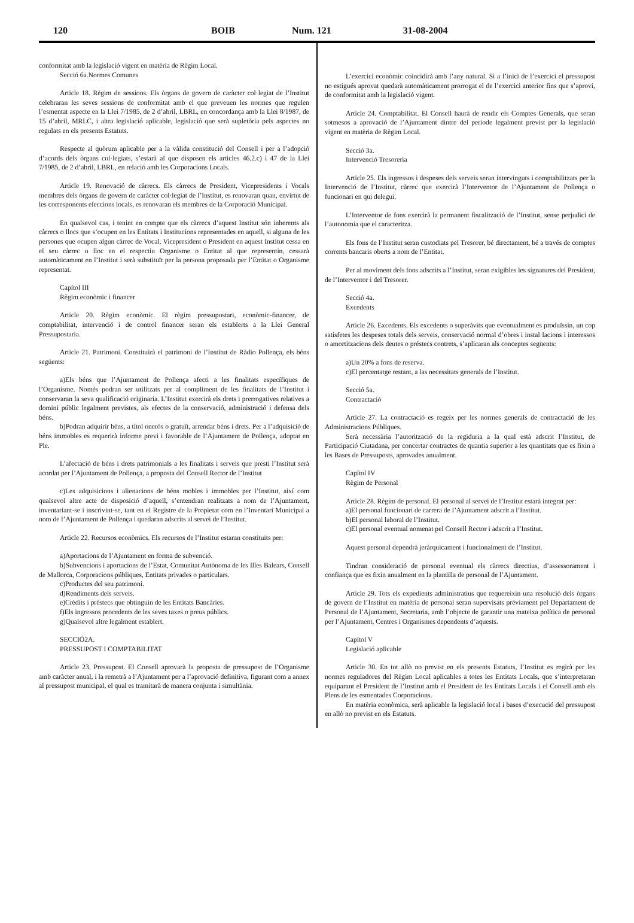120 BOIB Num. 121 31-08-2004
conformitat amb la legislació vigent en matèria de Règim Local.
Secció 6a.Normes Comunes
Article 18. Règim de sessions. Els òrgans de govern de caràcter col·legiat de l’Institut celebraran les seves sessions de conformitat amb el que preveuen les normes que regulen l’esmentat aspecte en la Llei 7/1985, de 2 d’abril, LBRL, en concordança amb la Llei 8/1987, de 15 d’abril, MRLC, i altra legislació aplicable, legislació que serà supletòria pels aspectes no regulats en els presents Estatuts.
Respecte al quòrum aplicable per a la vàlida constitució del Consell i per a l’adopció d’acords dels òrgans col·legiats, s’estarà al que disposen els articles 46.2.c) i 47 de la Llei 7/1985, de 2 d’abril, LBRL, en relació amb les Corporacions Locals.
Article 19. Renovació de càrrecs. Els càrrecs de President, Vicepresidents i Vocals membres dels òrgans de govern de caràcter col·legiat de l’Institut, es renovaran quan, envirtut de les corresponents eleccions locals, es renovaran els membres de la Corporació Municipal.
En qualsevol cas, i tenint en compte que els càrrecs d’aquest Institut són inherents als càrrecs o llocs que s’ocupen en les Entitats i Institucions representades en aquell, si alguna de les persones que ocupen algun càrrec de Vocal, Vicepresident o President en aquest Institut cessa en el seu càrrec o lloc en el respectiu Organisme o Entitat al que representin, cessarà automàticament en l’Institut i serà substituït per la persona proposada per l’Entitat o Organisme representat.
Capítol III
Règim econòmic i financer
Article 20. Règim econòmic. El règim pressupostari, econòmic-financer, de comptabilitat, intervenció i de control financer seran els establerts a la Llei General Pressupostaria.
Article 21. Patrimoni. Constituirà el patrimoni de l’Institut de Ràdio Pollença, els béns següents:
a)Els béns que l’Ajuntament de Pollença afecti a les finalitats específiques de l’Organisme. Només podran ser utilitzats per al compliment de les finalitats de l’Institut i conservaran la seva qualificació originaria. L’Institut exercirà els drets i prerrogatives relatives a domini públic legalment previstes, als efectes de la conservació, administració i defensa dels béns.
b)Podran adquirir béns, a títol onerós o gratuït, arrendar béns i drets. Per a l’adquisició de béns immobles es requerirà informe previ i favorable de l’Ajuntament de Pollença, adoptat en Ple.
L’afectació de béns i drets patrimonials a les finalitats i serveis que presti l’Institut serà acordat per l’Ajuntament de Pollença, a proposta del Consell Rector de l’Institut
c)Les adquisicions i alienacions de béns mobles i immobles per l’Institut, així com qualsevol altre acte de disposició d’aquell, s’entendran realitzats a nom de l’Ajuntament, inventariant-se i inscrivint-se, tant en el Registre de la Propietat com en l’Inventari Municipal a nom de l’Ajuntament de Pollença i quedaran adscrits al servei de l’Institut.
Article 22. Recursos econòmics. Els recursos de l’Institut estaran constituïts per:
a)Aportacions de l’Ajuntament en forma de subvenció.
b)Subvencions i aportacions de l’Estat, Comunitat Autònoma de les Illes Balears, Consell de Mallorca, Corporacions públiques, Entitats privades o particulars.
c)Productes del seu patrimoni.
d)Rendiments dels serveis.
e)Crèdits i préstecs que obtinguin de les Entitats Bancàries.
f)Els ingressos procedents de les seves taxes o preus públics.
g)Qualsevol altre legalment establert.
SECCIÓ2A.
PRESSUPOST I COMPTABILITAT
Article 23. Pressupost. El Consell aprovarà la proposta de pressupost de l’Organisme amb caràcter anual, i la remetrà a l’Ajuntament per a l’aprovació definitiva, figurant com a annex al pressupost municipal, el qual es tramitarà de manera conjunta i simultània.
L’exercici econòmic coincidirà amb l’any natural. Si a l’inici de l’exercici el pressupost no estigués aprovat quedarà automàticament prorrogat el de l’exercici anterior fins que s’aprovi, de conformitat amb la legislació vigent.
Article 24. Comptabilitat. El Consell haurà de rendir els Comptes Generals, que seran sotmesos a aprovació de l’Ajuntament dintre del període legalment previst per la legislació vigent en matèria de Règim Local.
Secció 3a.
Intervenció Tresoreria
Article 25. Els ingressos i despeses dels serveis seran intervinguts i comptabilitzats per la Intervenció de l’Institut, càrrec que exercirà l’Interventor de l’Ajuntament de Pollença o funcionari en qui delegui.
L’Interventor de fons exercirà la permanent fiscalització de l’Institut, sense perjudici de l’autonomia que el caracteritza.
Els fons de l’Institut seran custodiats pel Tresorer, bé directament, bé a través de comptes corrents bancaris oberts a nom de l’Entitat.
Per al moviment dels fons adscrits a l’Institut, seran exigibles les signatures del President, de l’Interventor i del Tresorer.
Secció 4a.
Excedents
Article 26. Excedents. Els excedents o superàvits que eventualment es produïssin, un cop satisfetes les despeses totals dels serveis, conservació normal d’obres i instal·lacions i interessos o amortitzacions dels deutes o préstecs contrets, s’aplicaran als conceptes següents:
a)Un 20% a fons de reserva.
c)El percentatge restant, a las necessitats generals de l’Institut.
Secció 5a.
Contractació
Article 27. La contractació es regeix per les normes generals de contractació de les Administracions Públiques.
Serà necessària l’autorització de la regiduria a la qual està adscrit l’Institut, de Participació Ciutadana, per concertar contractes de quantia superior a les quantitats que es fixin a les Bases de Pressuposts, aprovades anualment.
Capítol IV
Règim de Personal
Article 28. Règim de personal. El personal al servei de l’Institut estarà integrat per:
a)El personal funcionari de carrera de l’Ajuntament adscrit a l’Institut.
b)El personal laboral de l’Institut.
c)El personal eventual nomenat pel Consell Rector i adscrit a l’Institut.
Aquest personal dependrà jeràrquicament i funcionalment de l’Institut.
Tindran consideració de personal eventual els càrrecs directius, d’assessorament i confiança que es fixin anualment en la plantilla de personal de l’Ajuntament.
Article 29. Tots els expedients administratius que requereixin una resolució dels òrgans de govern de l’Institut en matèria de personal seran supervisats prèviament pel Departament de Personal de l’Ajuntament, Secretaria, amb l’objecte de garantir una mateixa política de personal per l’Ajuntament, Centres i Organismes dependents d’aquests.
Capítol V
Legislació aplicable
Article 30. En tot allò no previst en els presents Estatuts, l’Institut es regirà per les normes reguladores del Règim Local aplicables a totes les Entitats Locals, que s’interpretaran equiparant el President de l’Institut amb el President de les Entitats Locals i el Consell amb els Plens de les esmentades Corporacions.
En matèria econòmica, serà aplicable la legislació local i bases d’execució del pressupost en allò no previst en els Estatuts.